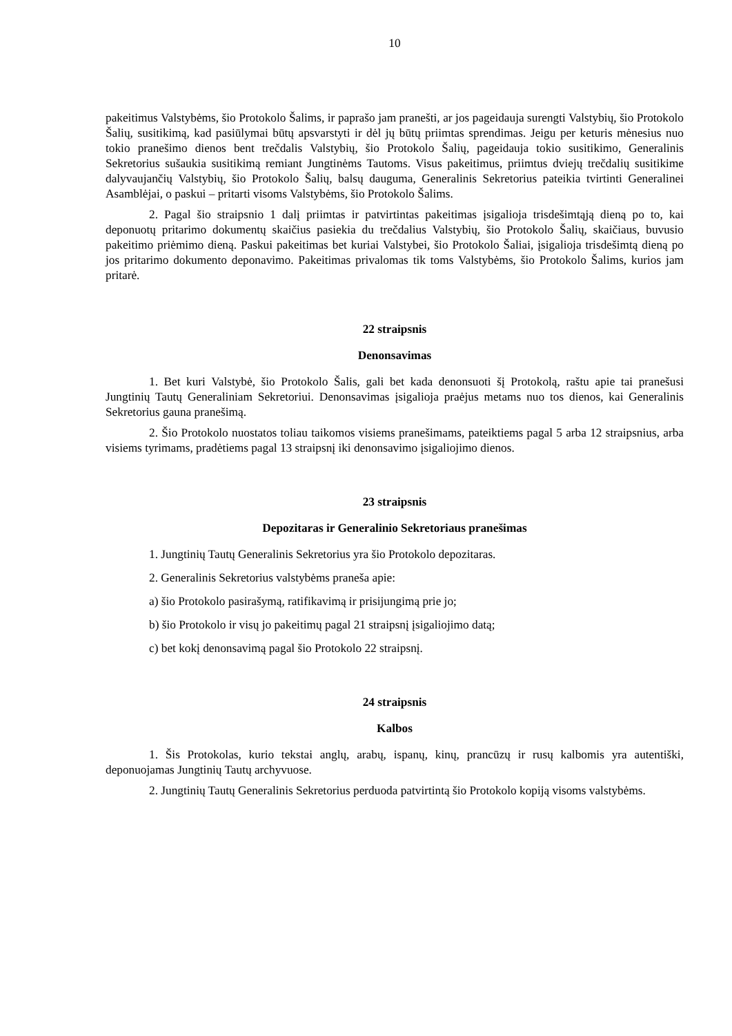10
pakeitimus Valstybėms, šio Protokolo Šalims, ir paprašo jam pranešti, ar jos pageidauja surengti Valstybių, šio Protokolo Šalių, susitikimą, kad pasiūlymai būtų apsvarstyti ir dėl jų būtų priimtas sprendimas. Jeigu per keturis mėnesius nuo tokio pranešimo dienos bent trečdalis Valstybių, šio Protokolo Šalių, pageidauja tokio susitikimo, Generalinis Sekretorius sušaukia susitikimą remiant Jungtinėms Tautoms. Visus pakeitimus, priimtus dviejų trečdalių susitikime dalyvaujančių Valstybių, šio Protokolo Šalių, balsų dauguma, Generalinis Sekretorius pateikia tvirtinti Generalinei Asamblėjai, o paskui – pritarti visoms Valstybėms, šio Protokolo Šalims.
2. Pagal šio straipsnio 1 dalį priimtas ir patvirtintas pakeitimas įsigalioja trisdešimtąją dieną po to, kai deponuotų pritarimo dokumentų skaičius pasiekia du trečdalius Valstybių, šio Protokolo Šalių, skaičiaus, buvusio pakeitimo priėmimo dieną. Paskui pakeitimas bet kuriai Valstybei, šio Protokolo Šaliai, įsigalioja trisdešimtą dieną po jos pritarimo dokumento deponavimo. Pakeitimas privalomas tik toms Valstybėms, šio Protokolo Šalims, kurios jam pritarė.
22 straipsnis
Denonsavimas
1. Bet kuri Valstybė, šio Protokolo Šalis, gali bet kada denonsuoti šį Protokolą, raštu apie tai pranešusi Jungtinių Tautų Generaliniam Sekretoriui. Denonsavimas įsigalioja praėjus metams nuo tos dienos, kai Generalinis Sekretorius gauna pranešimą.
2. Šio Protokolo nuostatos toliau taikomos visiems pranešimams, pateiktiems pagal 5 arba 12 straipsnius, arba visiems tyrimams, pradėtiems pagal 13 straipsnį iki denonsavimo įsigaliojimo dienos.
23 straipsnis
Depozitaras ir Generalinio Sekretoriaus pranešimas
1. Jungtinių Tautų Generalinis Sekretorius yra šio Protokolo depozitaras.
2. Generalinis Sekretorius valstybėms praneša apie:
a) šio Protokolo pasirašymą, ratifikavimą ir prisijungimą prie jo;
b) šio Protokolo ir visų jo pakeitimų pagal 21 straipsnį įsigaliojimo datą;
c) bet kokį denonsavimą pagal šio Protokolo 22 straipsnį.
24 straipsnis
Kalbos
1. Šis Protokolas, kurio tekstai anglų, arabų, ispanų, kinų, prancūzų ir rusų kalbomis yra autentiški, deponuojamas Jungtinių Tautų archyvuose.
2. Jungtinių Tautų Generalinis Sekretorius perduoda patvirtintą šio Protokolo kopiją visoms valstybėms.